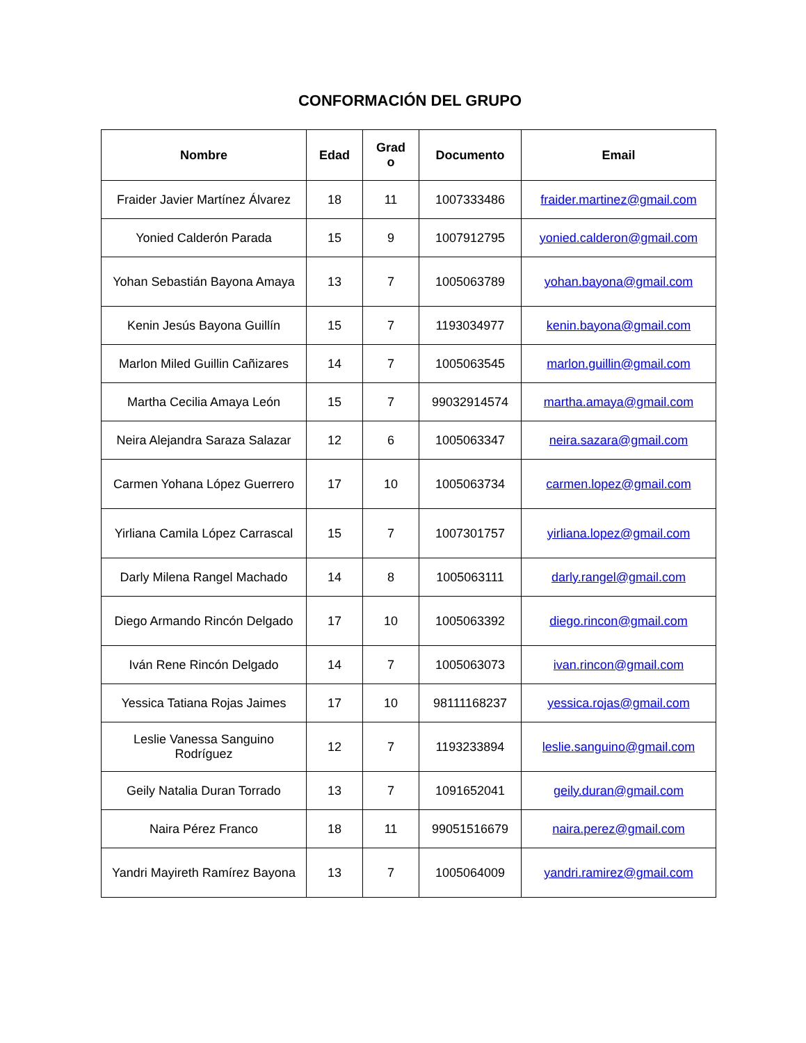CONFORMACIÓN DEL GRUPO
| Nombre | Edad | Grad o | Documento | Email |
| --- | --- | --- | --- | --- |
| Fraider Javier Martínez Álvarez | 18 | 11 | 1007333486 | fraider.martinez@gmail.com |
| Yonied Calderón Parada | 15 | 9 | 1007912795 | yonied.calderon@gmail.com |
| Yohan Sebastián Bayona Amaya | 13 | 7 | 1005063789 | yohan.bayona@gmail.com |
| Kenin Jesús Bayona Guillín | 15 | 7 | 1193034977 | kenin.bayona@gmail.com |
| Marlon Miled Guillin Cañizares | 14 | 7 | 1005063545 | marlon.guillin@gmail.com |
| Martha Cecilia Amaya León | 15 | 7 | 99032914574 | martha.amaya@gmail.com |
| Neira Alejandra Saraza Salazar | 12 | 6 | 1005063347 | neira.sazara@gmail.com |
| Carmen Yohana López Guerrero | 17 | 10 | 1005063734 | carmen.lopez@gmail.com |
| Yirliana Camila López Carrascal | 15 | 7 | 1007301757 | yirliana.lopez@gmail.com |
| Darly Milena Rangel Machado | 14 | 8 | 1005063111 | darly.rangel@gmail.com |
| Diego Armando Rincón Delgado | 17 | 10 | 1005063392 | diego.rincon@gmail.com |
| Iván Rene Rincón Delgado | 14 | 7 | 1005063073 | ivan.rincon@gmail.com |
| Yessica Tatiana Rojas Jaimes | 17 | 10 | 98111168237 | yessica.rojas@gmail.com |
| Leslie Vanessa Sanguino Rodríguez | 12 | 7 | 1193233894 | leslie.sanguino@gmail.com |
| Geily Natalia Duran Torrado | 13 | 7 | 1091652041 | geily.duran@gmail.com |
| Naira Pérez Franco | 18 | 11 | 99051516679 | naira.perez@gmail.com |
| Yandri Mayireth Ramírez Bayona | 13 | 7 | 1005064009 | yandri.ramirez@gmail.com |